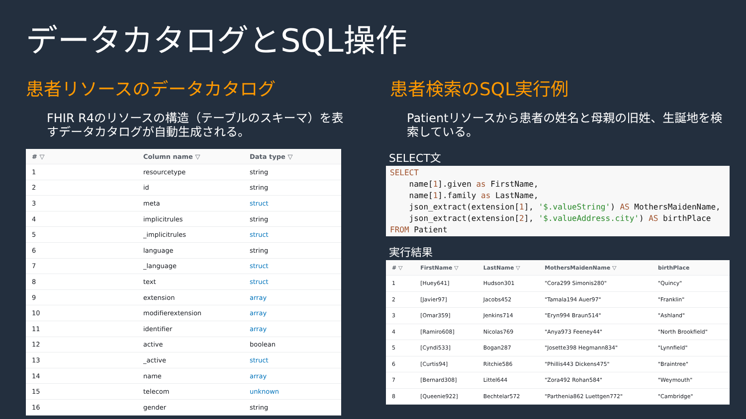データカタログとSQL操作
患者リソースのデータカタログ
FHIR R4のリソースの構造（テーブルのスキーマ）を表すデータカタログが自動生成される。
| # ▽ | Column name ▽ | Data type ▽ |
| --- | --- | --- |
| 1 | resourcetype | string |
| 2 | id | string |
| 3 | meta | struct |
| 4 | implicitrules | string |
| 5 | _implicitrules | struct |
| 6 | language | string |
| 7 | _language | struct |
| 8 | text | struct |
| 9 | extension | array |
| 10 | modifierextension | array |
| 11 | identifier | array |
| 12 | active | boolean |
| 13 | _active | struct |
| 14 | name | array |
| 15 | telecom | unknown |
| 16 | gender | string |
患者検索のSQL実行例
Patientリソースから患者の姓名と母親の旧姓、生誕地を検索している。
SELECT文
SELECT
    name[1].given as FirstName,
    name[1].family as LastName,
    json_extract(extension[1], '$.valueString') AS MothersMaidenName,
    json_extract(extension[2], '$.valueAddress.city') AS birthPlace
FROM Patient
実行結果
| # ▽ | FirstName ▽ | LastName ▽ | MothersMaidenName ▽ | birthPlace |
| --- | --- | --- | --- | --- |
| 1 | [Huey641] | Hudson301 | "Cora299 Simonis280" | "Quincy" |
| 2 | [Javier97] | Jacobs452 | "Tamala194 Auer97" | "Franklin" |
| 3 | [Omar359] | Jenkins714 | "Eryn994 Braun514" | "Ashland" |
| 4 | [Ramiro608] | Nicolas769 | "Anya973 Feeney44" | "North Brookfield" |
| 5 | [Cyndi533] | Bogan287 | "Josette398 Hegmann834" | "Lynnfield" |
| 6 | [Curtis94] | Ritchie586 | "Phillis443 Dickens475" | "Braintree" |
| 7 | [Bernard308] | Littel644 | "Zora492 Rohan584" | "Weymouth" |
| 8 | [Queenie922] | Bechtelar572 | "Parthenia862 Luettgen772" | "Cambridge" |